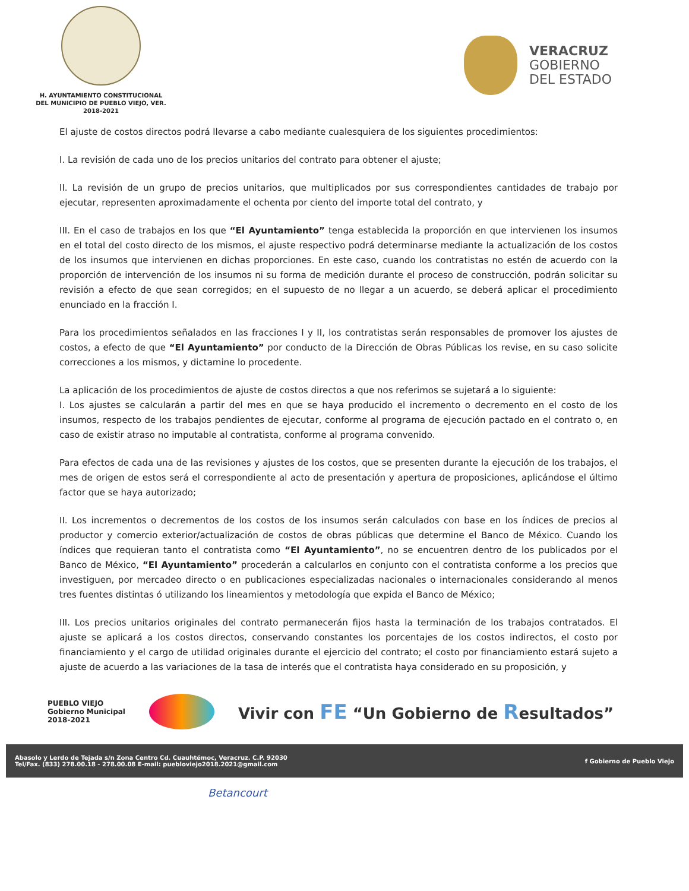H. AYUNTAMIENTO CONSTITUCIONAL
DEL MUNICIPIO DE PUEBLO VIEJO, VER.
2018-2021
VERACRUZ
GOBIERNO
DEL ESTADO
El ajuste de costos directos podrá llevarse a cabo mediante cualesquiera de los siguientes procedimientos:
I. La revisión de cada uno de los precios unitarios del contrato para obtener el ajuste;
II. La revisión de un grupo de precios unitarios, que multiplicados por sus correspondientes cantidades de trabajo por ejecutar, representen aproximadamente el ochenta por ciento del importe total del contrato, y
III. En el caso de trabajos en los que “El Ayuntamiento” tenga establecida la proporción en que intervienen los insumos en el total del costo directo de los mismos, el ajuste respectivo podrá determinarse mediante la actualización de los costos de los insumos que intervienen en dichas proporciones. En este caso, cuando los contratistas no estén de acuerdo con la proporción de intervención de los insumos ni su forma de medición durante el proceso de construcción, podrán solicitar su revisión a efecto de que sean corregidos; en el supuesto de no llegar a un acuerdo, se deberá aplicar el procedimiento enunciado en la fracción I.
Para los procedimientos señalados en las fracciones I y II, los contratistas serán responsables de promover los ajustes de costos, a efecto de que “El Ayuntamiento” por conducto de la Dirección de Obras Públicas los revise, en su caso solicite correcciones a los mismos, y dictamine lo procedente.
La aplicación de los procedimientos de ajuste de costos directos a que nos referimos se sujetará a lo siguiente:
I. Los ajustes se calcularán a partir del mes en que se haya producido el incremento o decremento en el costo de los insumos, respecto de los trabajos pendientes de ejecutar, conforme al programa de ejecución pactado en el contrato o, en caso de existir atraso no imputable al contratista, conforme al programa convenido.
Para efectos de cada una de las revisiones y ajustes de los costos, que se presenten durante la ejecución de los trabajos, el mes de origen de estos será el correspondiente al acto de presentación y apertura de proposiciones, aplicándose el último factor que se haya autorizado;
II. Los incrementos o decrementos de los costos de los insumos serán calculados con base en los índices de precios al productor y comercio exterior/actualización de costos de obras públicas que determine el Banco de México. Cuando los índices que requieran tanto el contratista como “El Ayuntamiento”, no se encuentren dentro de los publicados por el Banco de México, “El Ayuntamiento” procederán a calcularlos en conjunto con el contratista conforme a los precios que investiguen, por mercadeo directo o en publicaciones especializadas nacionales o internacionales considerando al menos tres fuentes distintas ó utilizando los lineamientos y metodología que expida el Banco de México;
III. Los precios unitarios originales del contrato permanecerán fijos hasta la terminación de los trabajos contratados. El ajuste se aplicará a los costos directos, conservando constantes los porcentajes de los costos indirectos, el costo por financiamiento y el cargo de utilidad originales durante el ejercicio del contrato; el costo por financiamiento estará sujeto a ajuste de acuerdo a las variaciones de la tasa de interés que el contratista haya considerado en su proposición, y
PUEBLO VIEJO
Gobierno Municipal
2018-2021
Vivir con FE “Un Gobierno de Resultados”
Abasolo y Lerdo de Tejada s/n Zona Centro Cd. Cuauhtémoc, Veracruz. C.P. 92030
Tel/Fax. (833) 278.00.18 - 278.00.08 E-mail: puebloviejo2018.2021@gmail.com
f Gobierno de Pueblo Viejo
Betancourt